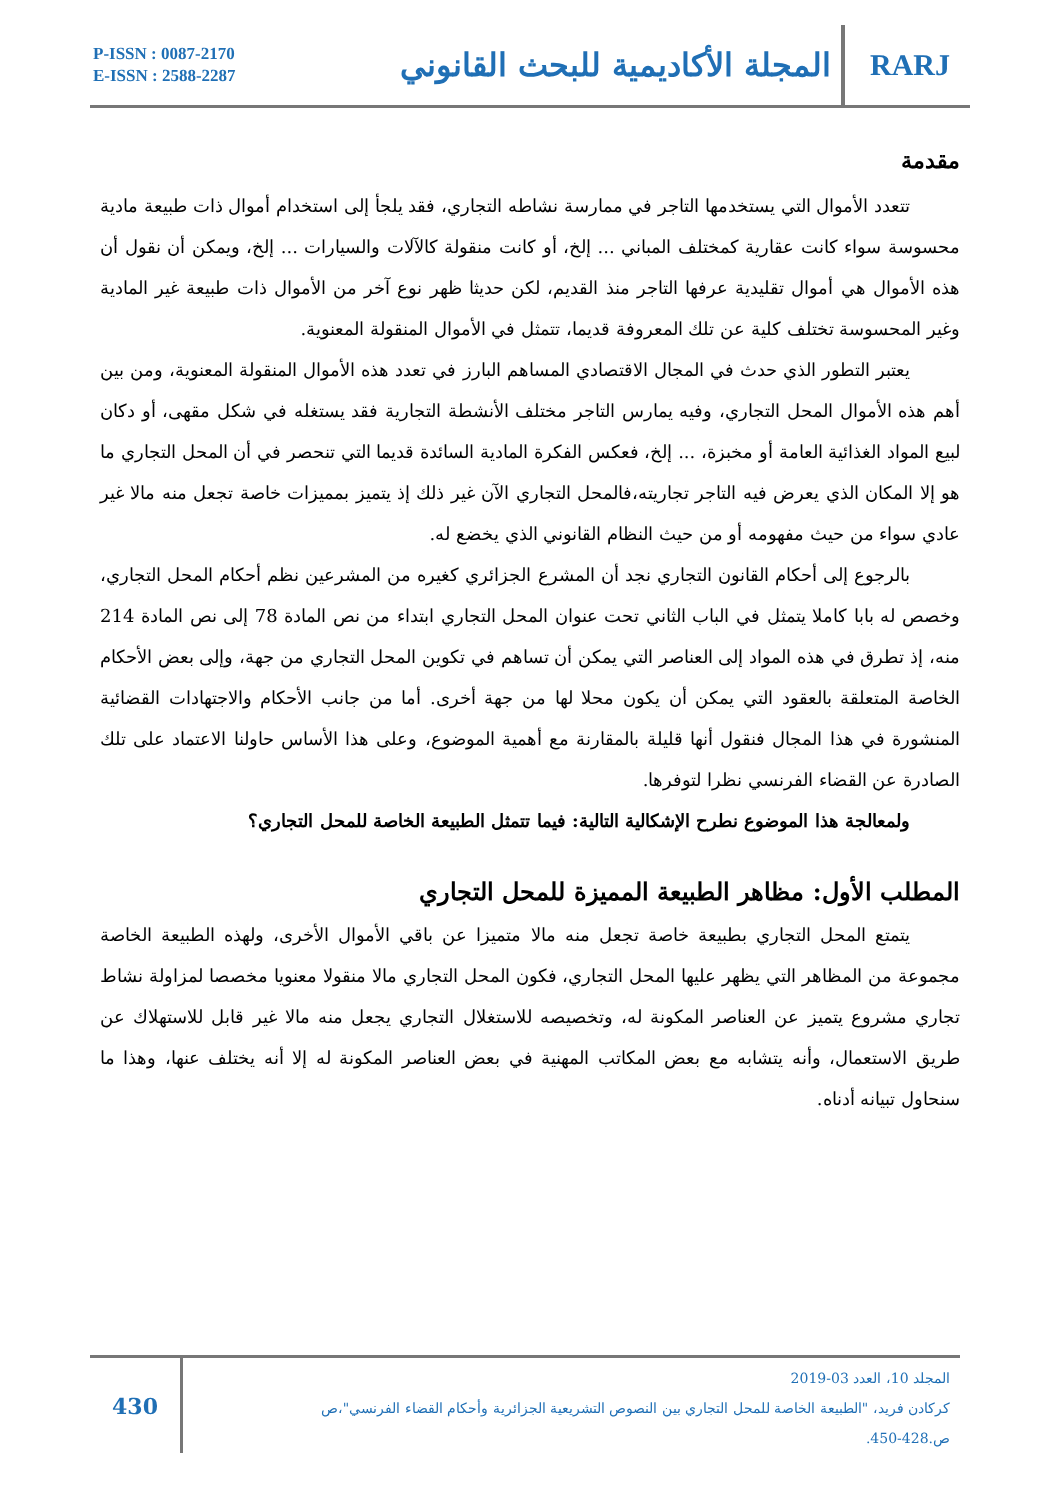P-ISSN : 0087-2170
E-ISSN : 2588-2287
المجلة الأكاديمية للبحث القانوني
RARJ
مقدمة
تتعدد الأموال التي يستخدمها التاجر في ممارسة نشاطه التجاري، فقد يلجأ إلى استخدام أموال ذات طبيعة مادية محسوسة سواء كانت عقارية كمختلف المباني ... إلخ، أو كانت منقولة كالآلات والسيارات ... إلخ، ويمكن أن نقول أن هذه الأموال هي أموال تقليدية عرفها التاجر منذ القديم، لكن حديثا ظهر نوع آخر من الأموال ذات طبيعة غير المادية وغير المحسوسة تختلف كلية عن تلك المعروفة قديما، تتمثل في الأموال المنقولة المعنوية.
يعتبر التطور الذي حدث في المجال الاقتصادي المساهم البارز في تعدد هذه الأموال المنقولة المعنوية، ومن بين أهم هذه الأموال المحل التجاري، وفيه يمارس التاجر مختلف الأنشطة التجارية فقد يستغله في شكل مقهى، أو دكان لبيع المواد الغذائية العامة أو مخبزة، ... إلخ، فعكس الفكرة المادية السائدة قديما التي تنحصر في أن المحل التجاري ما هو إلا المكان الذي يعرض فيه التاجر تجاريته،فالمحل التجاري الآن غير ذلك إذ يتميز بمميزات خاصة تجعل منه مالا غير عادي سواء من حيث مفهومه أو من حيث النظام القانوني الذي يخضع له.
بالرجوع إلى أحكام القانون التجاري نجد أن المشرع الجزائري كغيره من المشرعين نظم أحكام المحل التجاري، وخصص له بابا كاملا يتمثل في الباب الثاني تحت عنوان المحل التجاري ابتداء من نص المادة 78 إلى نص المادة 214 منه، إذ تطرق في هذه المواد إلى العناصر التي يمكن أن تساهم في تكوين المحل التجاري من جهة، وإلى بعض الأحكام الخاصة المتعلقة بالعقود التي يمكن أن يكون محلا لها من جهة أخرى. أما من جانب الأحكام والاجتهادات القضائية المنشورة في هذا المجال فنقول أنها قليلة بالمقارنة مع أهمية الموضوع، وعلى هذا الأساس حاولنا الاعتماد على تلك الصادرة عن القضاء الفرنسي نظرا لتوفرها.
ولمعالجة هذا الموضوع نطرح الإشكالية التالية: فيما تتمثل الطبيعة الخاصة للمحل التجاري؟
المطلب الأول: مظاهر الطبيعة المميزة للمحل التجاري
يتمتع المحل التجاري بطبيعة خاصة تجعل منه مالا متميزا عن باقي الأموال الأخرى، ولهذه الطبيعة الخاصة مجموعة من المظاهر التي يظهر عليها المحل التجاري، فكون المحل التجاري مالا منقولا معنويا مخصصا لمزاولة نشاط تجاري مشروع يتميز عن العناصر المكونة له، وتخصيصه للاستغلال التجاري يجعل منه مالا غير قابل للاستهلاك عن طريق الاستعمال، وأنه يتشابه مع بعض المكاتب المهنية في بعض العناصر المكونة له إلا أنه يختلف عنها، وهذا ما سنحاول تبيانه أدناه.
430
المجلد 10، العدد 03-2019
كركادن فريد، "الطبيعة الخاصة للمحل التجاري بين النصوص التشريعية الجزائرية وأحكام القضاء الفرنسي"،ص
ص.428-450.